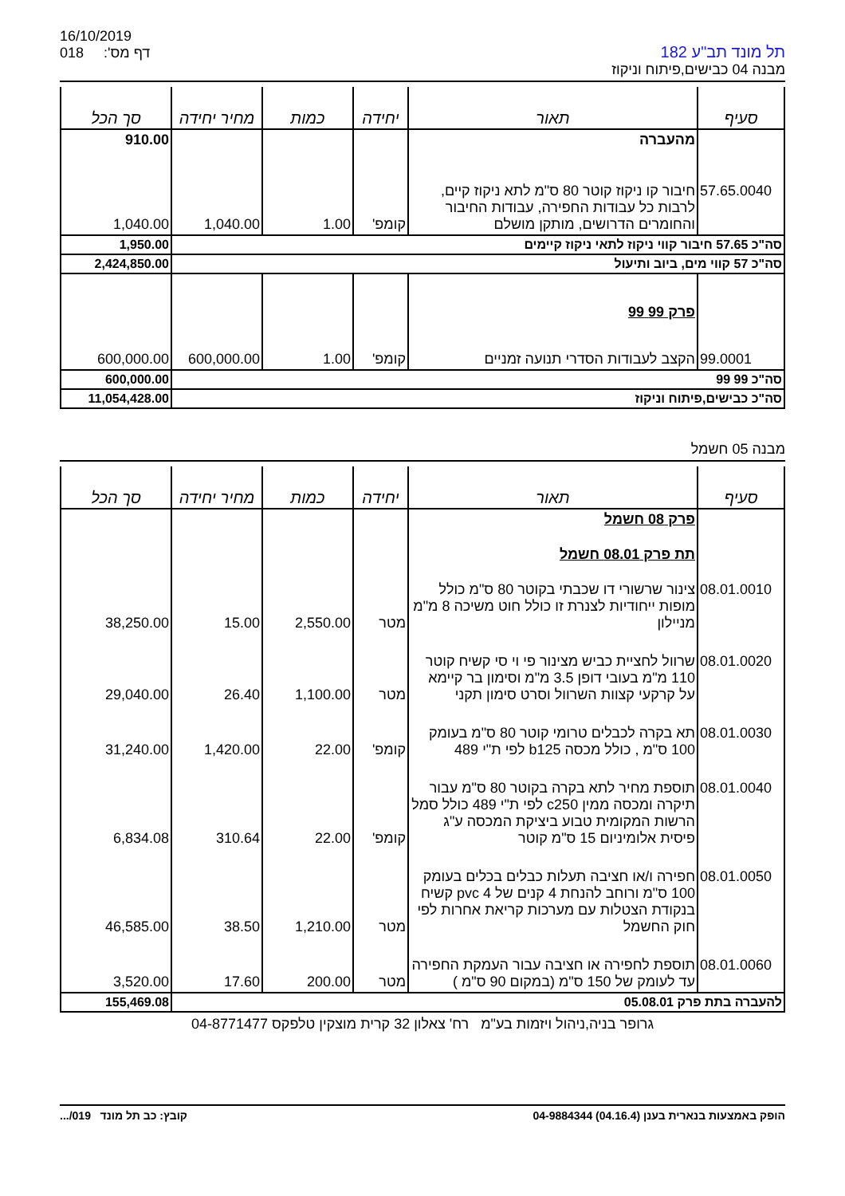16/10/2019
018 דף מס':
תל מונד תב"ע 182
מבנה 04 כבישים,פיתוח וניקוז
| סעיף | תאור | יחידה | כמות | מחיר יחידה | סך הכל |
| --- | --- | --- | --- | --- | --- |
| | מהעברה | | | | 910.00 |
| 57.65.0040 | חיבור קו ניקוז קוטר 80 ס"מ לתא ניקוז קיים, לרבות כל עבודות החפירה, עבודות החיבור והחומרים הדרושים, מותקן מושלם | קומפ' | 1.00 | 1,040.00 | 1,040.00 |
| סה"כ 57.65 חיבור קווי ניקוז לתאי ניקוז קיימים | | | | | 1,950.00 |
| סה"כ 57 קווי מים, ביוב ותיעול | | | | | 2,424,850.00 |
| | פרק 99 99 | | | | |
| 99.0001 | הקצב לעבודות הסדרי תנועה זמניים | קומפ' | 1.00 | 600,000.00 | 600,000.00 |
| סה"כ 99 99 | | | | | 600,000.00 |
| סה"כ כבישים,פיתוח וניקוז | | | | | 11,054,428.00 |
מבנה 05 חשמל
| סעיף | תאור | יחידה | כמות | מחיר יחידה | סך הכל |
| --- | --- | --- | --- | --- | --- |
| | פרק 08 חשמל | | | | |
| | תת פרק 08.01 חשמל | | | | |
| 08.01.0010 | צינור שרשורי דו שכבתי בקוטר 80 ס"מ כולל מופות ייחודיות לצנרת זו כולל חוט משיכה 8 מ"מ מניילון | מטר | 2,550.00 | 15.00 | 38,250.00 |
| 08.01.0020 | שרוול לחציית כביש מצינור פי וי סי קשיח קוטר 110 מ"מ בעובי דופן 3.5 מ"מ וסימון בר קיימא על קרקעי קצוות השרוול וסרט סימון תקני | מטר | 1,100.00 | 26.40 | 29,040.00 |
| 08.01.0030 | תא בקרה לכבלים טרומי קוטר 80 ס"מ בעומק 100 ס"מ , כולל מכסה b125 לפי ת"י 489 | קומפ' | 22.00 | 1,420.00 | 31,240.00 |
| 08.01.0040 | תוספת מחיר לתא בקרה בקוטר 80 ס"מ עבור תיקרה ומכסה ממין c250 לפי ת"י 489 כולל סמל הרשות המקומית טבוע ביציקת המכסה ע"ג פיסית אלומיניום 15 ס"מ קוטר | קומפ' | 22.00 | 310.64 | 6,834.08 |
| 08.01.0050 | חפירה ו/או חציבה תעלות כבלים בכלים בעומק 100 ס"מ ורוחב להנחת 4 קנים של 4 pvc קשיח בנקודת הצטלות עם מערכות קריאת אחרות לפי חוק החשמל | מטר | 1,210.00 | 38.50 | 46,585.00 |
| 08.01.0060 | תוספת לחפירה או חציבה עבור העמקת החפירה עד לעומק של 150 ס"מ (במקום 90 ס"מ ) | מטר | 200.00 | 17.60 | 3,520.00 |
| להעברה בתת פרק 05.08.01 | | | | | 155,469.08 |
גרופר בניה,ניהול ויזמות בע"מ רח' צאלון 32 קרית מוצקין טלפקס 04-8771477
הופק באמצעות בנארית בענן (04.16.4) 04-9884344 קובץ: כב תל מונד 019/...